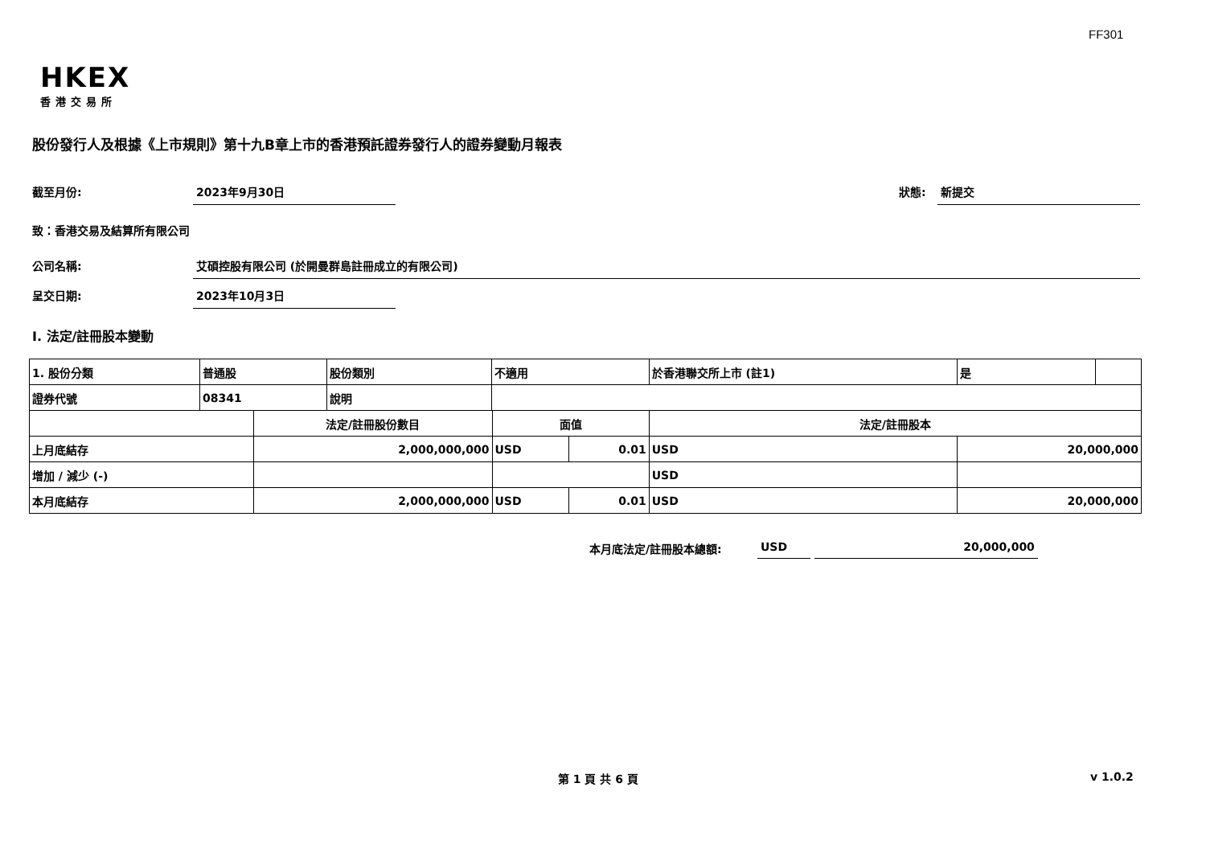FF301
HKEX
香港交易所
股份發行人及根據《上市規則》第十九B章上市的香港預託證券發行人的證券變動月報表
截至月份: 2023年9月30日 狀態: 新提交
致：香港交易及結算所有限公司
公司名稱:
艾碩控股有限公司 (於開曼群島註冊成立的有限公司)
呈交日期: 2023年10月3日
I. 法定/註冊股本變動
| 1. 股份分類 | 普通股 | | 股份類別 | 不適用 | | | 於香港聯交所上市 (註1) | | 是 | |
| 證券代號 | 08341 | | 說明 | | | | | | | |
| | | 法定/註冊股份數目 | | | 面值 | | 法定/註冊股本 | | | |
| 上月底結存 | | 2,000,000,000 | | | USD | 0.01 | USD | 20,000,000 | | |
| 增加 / 減少 (-) | | | | | | | USD | | | |
| 本月底結存 | | 2,000,000,000 | | | USD | 0.01 | USD | 20,000,000 | | |
本月底法定/註冊股本總額: USD 20,000,000
第 1 頁 共 6 頁 v 1.0.2